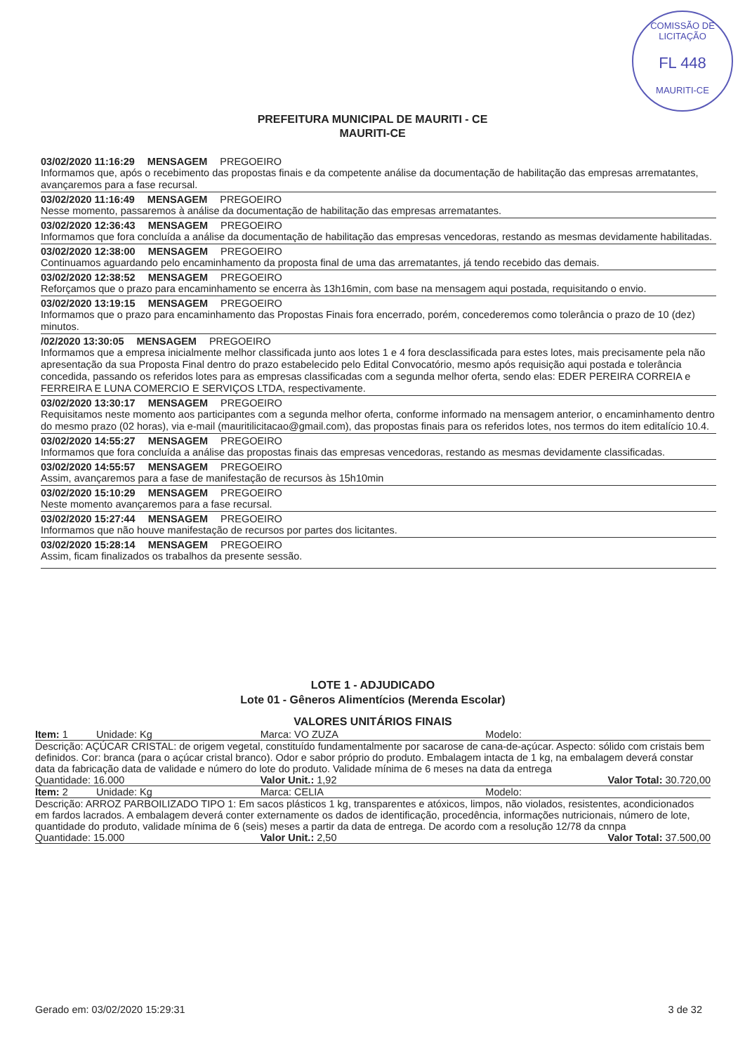COMISSÃO DE LICITAÇÃO
FL 448
MAURITI-CE
PREFEITURA MUNICIPAL DE MAURITI - CE
MAURITI-CE
03/02/2020 11:16:29 MENSAGEM PREGOEIRO
Informamos que, após o recebimento das propostas finais e da competente análise da documentação de habilitação das empresas arrematantes, avançaremos para a fase recursal.
03/02/2020 11:16:49 MENSAGEM PREGOEIRO
Nesse momento, passaremos à análise da documentação de habilitação das empresas arrematantes.
03/02/2020 12:36:43 MENSAGEM PREGOEIRO
Informamos que fora concluída a análise da documentação de habilitação das empresas vencedoras, restando as mesmas devidamente habilitadas.
03/02/2020 12:38:00 MENSAGEM PREGOEIRO
Continuamos aguardando pelo encaminhamento da proposta final de uma das arrematantes, já tendo recebido das demais.
03/02/2020 12:38:52 MENSAGEM PREGOEIRO
Reforçamos que o prazo para encaminhamento se encerra às 13h16min, com base na mensagem aqui postada, requisitando o envio.
03/02/2020 13:19:15 MENSAGEM PREGOEIRO
Informamos que o prazo para encaminhamento das Propostas Finais fora encerrado, porém, concederemos como tolerância o prazo de 10 (dez) minutos.
/02/2020 13:30:05 MENSAGEM PREGOEIRO
Informamos que a empresa inicialmente melhor classificada junto aos lotes 1 e 4 fora desclassificada para estes lotes, mais precisamente pela não apresentação da sua Proposta Final dentro do prazo estabelecido pelo Edital Convocatório, mesmo após requisição aqui postada e tolerância concedida, passando os referidos lotes para as empresas classificadas com a segunda melhor oferta, sendo elas: EDER PEREIRA CORREIA e FERREIRA E LUNA COMERCIO E SERVIÇOS LTDA, respectivamente.
03/02/2020 13:30:17 MENSAGEM PREGOEIRO
Requisitamos neste momento aos participantes com a segunda melhor oferta, conforme informado na mensagem anterior, o encaminhamento dentro do mesmo prazo (02 horas), via e-mail (mauritilicitacao@gmail.com), das propostas finais para os referidos lotes, nos termos do item editalício 10.4.
03/02/2020 14:55:27 MENSAGEM PREGOEIRO
Informamos que fora concluída a análise das propostas finais das empresas vencedoras, restando as mesmas devidamente classificadas.
03/02/2020 14:55:57 MENSAGEM PREGOEIRO
Assim, avançaremos para a fase de manifestação de recursos às 15h10min
03/02/2020 15:10:29 MENSAGEM PREGOEIRO
Neste momento avançaremos para a fase recursal.
03/02/2020 15:27:44 MENSAGEM PREGOEIRO
Informamos que não houve manifestação de recursos por partes dos licitantes.
03/02/2020 15:28:14 MENSAGEM PREGOEIRO
Assim, ficam finalizados os trabalhos da presente sessão.
LOTE 1 - ADJUDICADO
Lote 01 - Gêneros Alimentícios (Merenda Escolar)
VALORES UNITÁRIOS FINAIS
Item: 1 Unidade: Kg Marca: VO ZUZA Modelo:
Descrição: AÇÚCAR CRISTAL: de origem vegetal, constituído fundamentalmente por sacarose de cana-de-açúcar. Aspecto: sólido com cristais bem definidos. Cor: branca (para o açúcar cristal branco). Odor e sabor próprio do produto. Embalagem intacta de 1 kg, na embalagem deverá constar data da fabricação data de validade e número do lote do produto. Validade mínima de 6 meses na data da entrega
Quantidade: 16.000 Valor Unit.: 1,92 Valor Total: 30.720,00
Item: 2 Unidade: Kg Marca: CELIA Modelo:
Descrição: ARROZ PARBOILIZADO TIPO 1: Em sacos plásticos 1 kg, transparentes e atóxicos, limpos, não violados, resistentes, acondicionados em fardos lacrados. A embalagem deverá conter externamente os dados de identificação, procedência, informações nutricionais, número de lote, quantidade do produto, validade mínima de 6 (seis) meses a partir da data de entrega. De acordo com a resolução 12/78 da cnnpa
Quantidade: 15.000 Valor Unit.: 2,50 Valor Total: 37.500,00
Gerado em: 03/02/2020 15:29:31 3 de 32